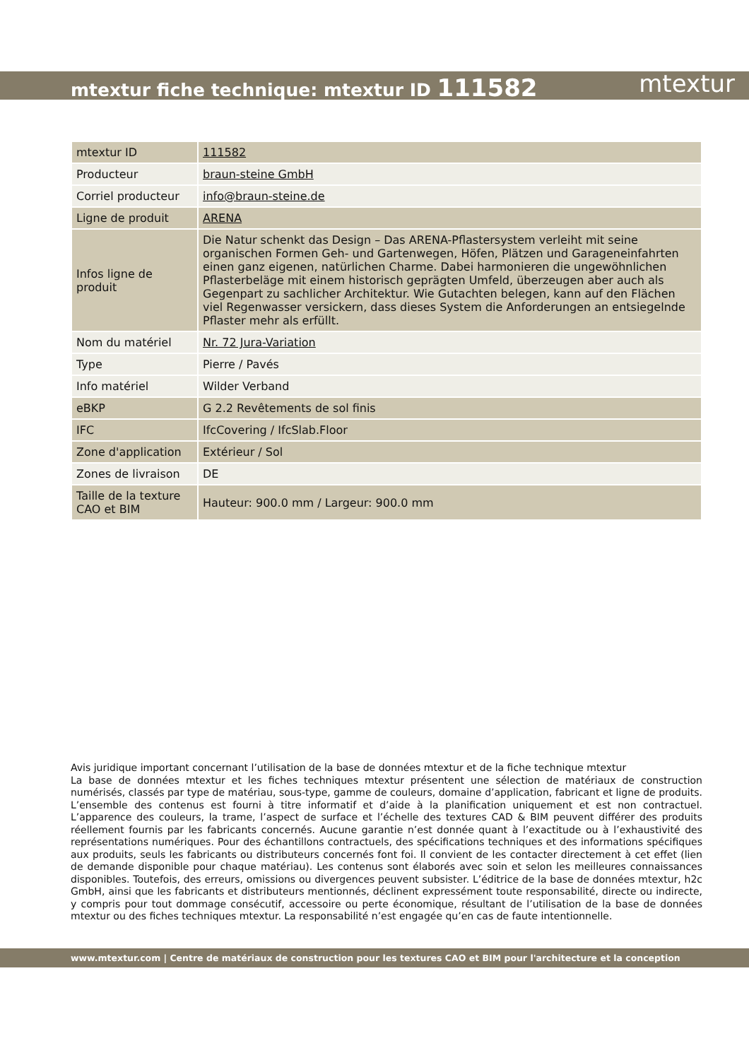mtextur fiche technique: mtextur ID 111582 mtextur
| mtextur ID | 111582 |
| Producteur | braun-steine GmbH |
| Corriel producteur | info@braun-steine.de |
| Ligne de produit | ARENA |
| Infos ligne de produit | Die Natur schenkt das Design – Das ARENA-Pflastersystem verleiht mit seine organischen Formen Geh- und Gartenwegen, Höfen, Plätzen und Garageneinfahrten einen ganz eigenen, natürlichen Charme. Dabei harmonieren die ungewöhnlichen Pflasterbeläge mit einem historisch geprägten Umfeld, überzeugen aber auch als Gegenpart zu sachlicher Architektur. Wie Gutachten belegen, kann auf den Flächen viel Regenwasser versickern, dass dieses System die Anforderungen an entsiegelnde Pflaster mehr als erfüllt. |
| Nom du matériel | Nr. 72 Jura-Variation |
| Type | Pierre / Pavés |
| Info matériel | Wilder Verband |
| eBKP | G 2.2 Revêtements de sol finis |
| IFC | IfcCovering / IfcSlab.Floor |
| Zone d'application | Extérieur / Sol |
| Zones de livraison | DE |
| Taille de la texture CAO et BIM | Hauteur: 900.0 mm / Largeur: 900.0 mm |
Avis juridique important concernant l’utilisation de la base de données mtextur et de la fiche technique mtextur
La base de données mtextur et les fiches techniques mtextur présentent une sélection de matériaux de construction numérisés, classés par type de matériau, sous-type, gamme de couleurs, domaine d’application, fabricant et ligne de produits. L’ensemble des contenus est fourni à titre informatif et d’aide à la planification uniquement et est non contractuel. L’apparence des couleurs, la trame, l’aspect de surface et l’échelle des textures CAD & BIM peuvent différer des produits réellement fournis par les fabricants concernés. Aucune garantie n’est donnée quant à l’exactitude ou à l’exhaustivité des représentations numériques. Pour des échantillons contractuels, des spécifications techniques et des informations spécifiques aux produits, seuls les fabricants ou distributeurs concernés font foi. Il convient de les contacter directement à cet effet (lien de demande disponible pour chaque matériau). Les contenus sont élaborés avec soin et selon les meilleures connaissances disponibles. Toutefois, des erreurs, omissions ou divergences peuvent subsister. L’éditrice de la base de données mtextur, h2c GmbH, ainsi que les fabricants et distributeurs mentionnés, déclinent expressément toute responsabilité, directe ou indirecte, y compris pour tout dommage consécutif, accessoire ou perte économique, résultant de l’utilisation de la base de données mtextur ou des fiches techniques mtextur. La responsabilité n’est engagée qu’en cas de faute intentionnelle.
www.mtextur.com | Centre de matériaux de construction pour les textures CAO et BIM pour l'architecture et la conception